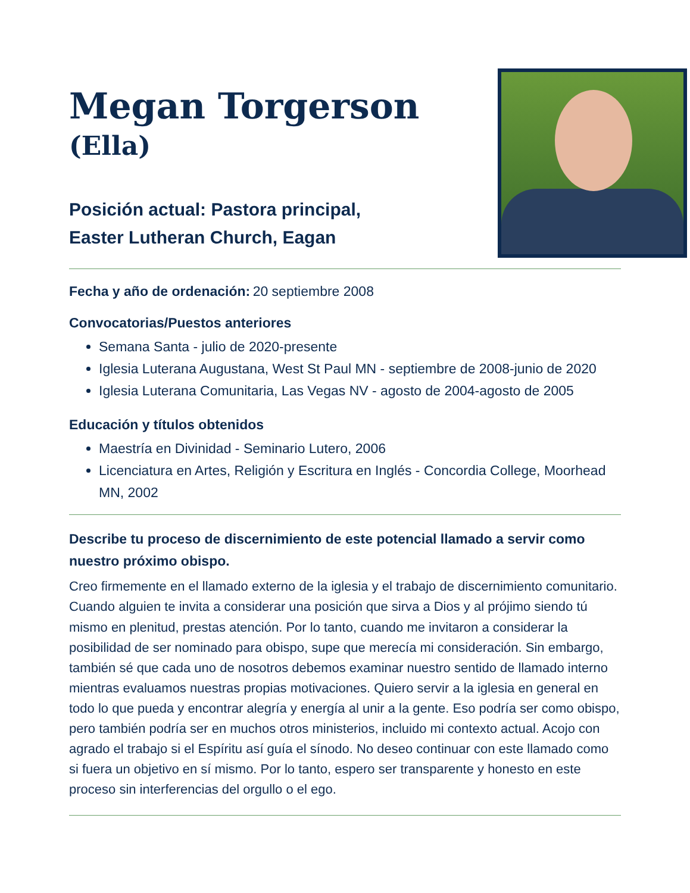Megan Torgerson
(Ella)
Posición actual: Pastora principal,
Easter Lutheran Church, Eagan
Fecha y año de ordenación: 20 septiembre 2008
Convocatorias/Puestos anteriores
Semana Santa - julio de 2020-presente
Iglesia Luterana Augustana, West St Paul MN - septiembre de 2008-junio de 2020
Iglesia Luterana Comunitaria, Las Vegas NV - agosto de 2004-agosto de 2005
Educación y títulos obtenidos
Maestría en Divinidad - Seminario Lutero, 2006
Licenciatura en Artes, Religión y Escritura en Inglés - Concordia College, Moorhead MN, 2002
Describe tu proceso de discernimiento de este potencial llamado a servir como nuestro próximo obispo.
Creo firmemente en el llamado externo de la iglesia y el trabajo de discernimiento comunitario. Cuando alguien te invita a considerar una posición que sirva a Dios y al prójimo siendo tú mismo en plenitud, prestas atención. Por lo tanto, cuando me invitaron a considerar la posibilidad de ser nominado para obispo, supe que merecía mi consideración. Sin embargo, también sé que cada uno de nosotros debemos examinar nuestro sentido de llamado interno mientras evaluamos nuestras propias motivaciones. Quiero servir a la iglesia en general en todo lo que pueda y encontrar alegría y energía al unir a la gente. Eso podría ser como obispo, pero también podría ser en muchos otros ministerios, incluido mi contexto actual. Acojo con agrado el trabajo si el Espíritu así guía el sínodo. No deseo continuar con este llamado como si fuera un objetivo en sí mismo. Por lo tanto, espero ser transparente y honesto en este proceso sin interferencias del orgullo o el ego.